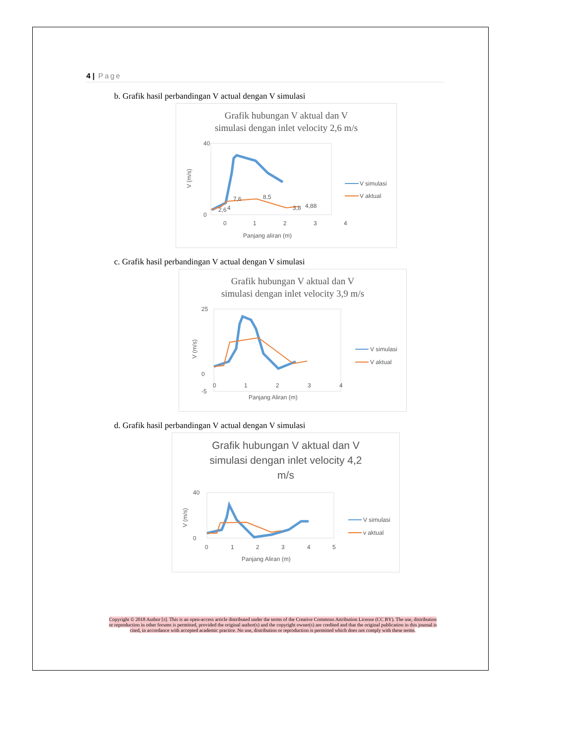4 | Page
b. Grafik hasil perbandingan V actual dengan V simulasi
Grafik hubungan V aktual dan V
simulasi dengan inlet velocity 2,6 m/s
40
0
0
1
2
3
4
Panjang aliran (m)
V (m/s)
2,6
4
7,6
8,5
3,8
4,88
V simulasi
V aktual
c. Grafik hasil perbandingan V actual dengan V simulasi
Grafik hubungan V aktual dan V
simulasi dengan inlet velocity 3,9 m/s
25
0
-5
0
1
2
3
4
Panjang Aliran (m)
V (m/s)
V simulasi
V aktual
d. Grafik hasil perbandingan V actual dengan V simulasi
Grafik hubungan V aktual dan V
simulasi dengan inlet velocity 4,2
m/s
40
0
0
1
2
3
4
5
Panjang Aliran (m)
V (m/s)
V simulasi
v aktual
Copyright © 2018 Author [s]. This is an open-access article distributed under the terms of the Creative Commons Attribution License (CC BY). The use, distribution or reproduction in other forums is permitted, provided the original author(s) and the copyright owner(s) are credited and that the original publication in this journal is cited, in accordance with accepted academic practice. No use, distribution or reproduction is permitted which does not comply with these terms.